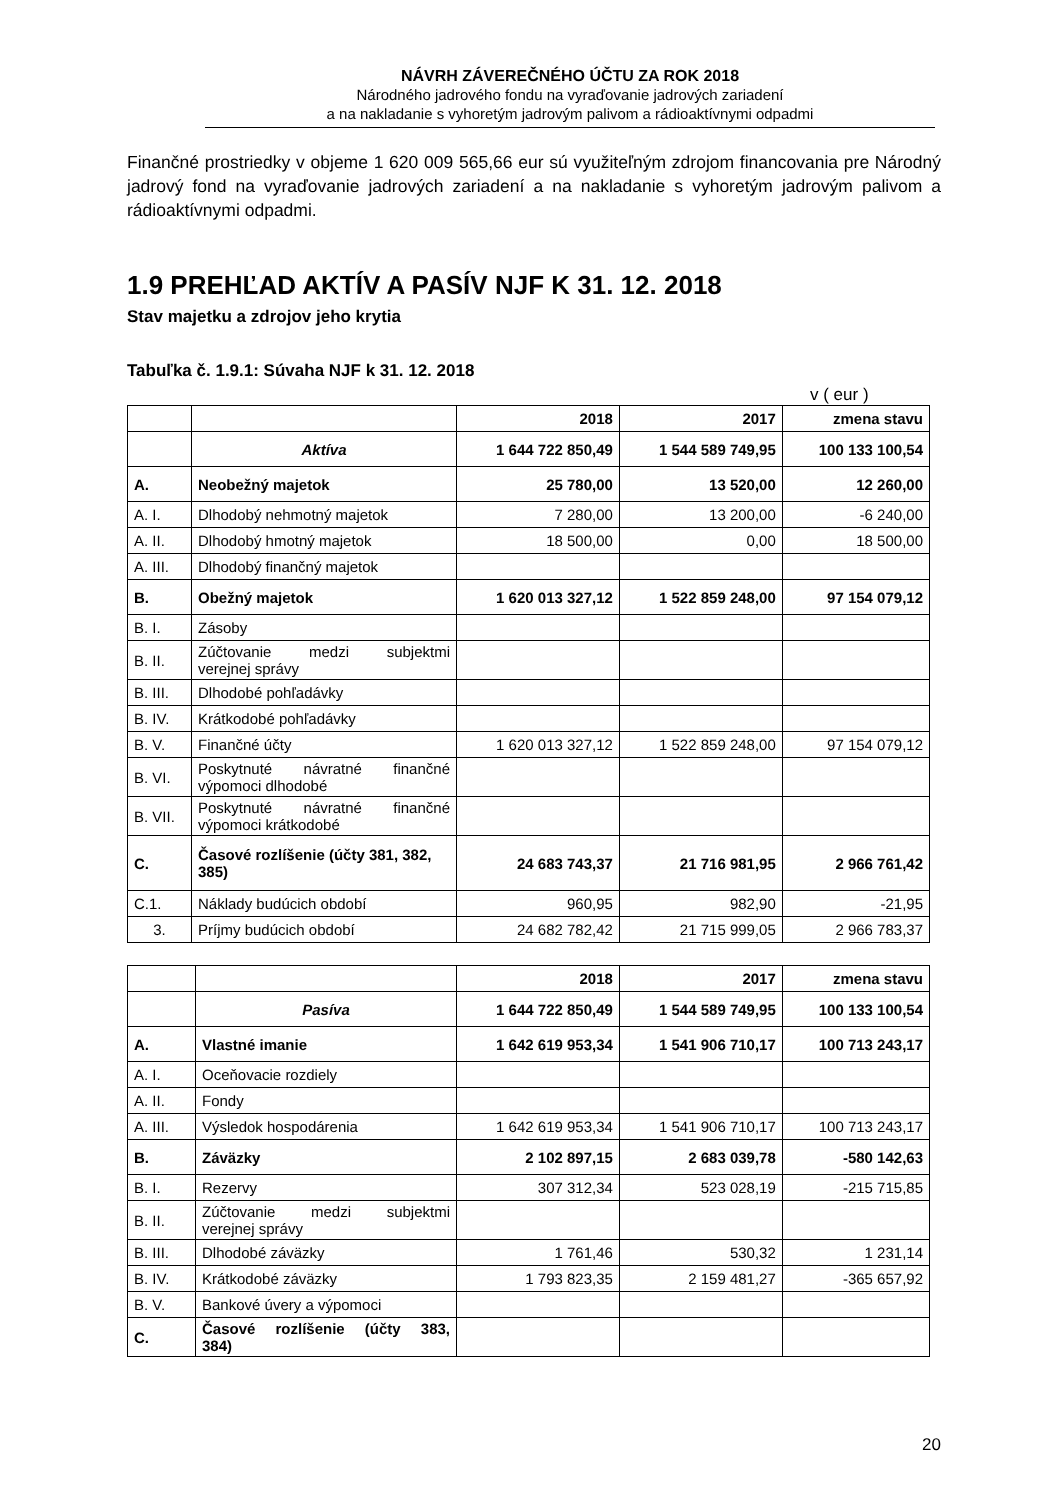NÁVRH ZÁVEREČNÉHO ÚČTU ZA ROK 2018
Národného jadrového fondu na vyraďovanie jadrových zariadení
a na nakladanie s vyhoretým jadrovým palivom a rádioaktívnymi odpadmi
Finančné prostriedky v objeme 1 620 009 565,66 eur sú využiteľným zdrojom financovania pre Národný jadrový fond na vyraďovanie jadrových zariadení a na nakladanie s vyhoretým jadrovým palivom a rádioaktívnymi odpadmi.
1.9 PREHĽAD AKTÍV A PASÍV NJF K 31. 12. 2018
Stav majetku a zdrojov jeho krytia
Tabuľka č. 1.9.1: Súvaha NJF k 31. 12. 2018
v ( eur )
| | | 2018 | 2017 | zmena stavu |
| | Aktíva | 1 644 722 850,49 | 1 544 589 749,95 | 100 133 100,54 |
| A. | Neobežný majetok | 25 780,00 | 13 520,00 | 12 260,00 |
| A. I. | Dlhodobý nehmotný majetok | 7 280,00 | 13 200,00 | -6 240,00 |
| A. II. | Dlhodobý hmotný majetok | 18 500,00 | 0,00 | 18 500,00 |
| A. III. | Dlhodobý finančný majetok | | | |
| B. | Obežný majetok | 1 620 013 327,12 | 1 522 859 248,00 | 97 154 079,12 |
| B. I. | Zásoby | | | |
| B. II. | Zúčtovanie medzi subjektmi verejnej správy | | | |
| B. III. | Dlhodobé pohľadávky | | | |
| B. IV. | Krátkodobé pohľadávky | | | |
| B. V. | Finančné účty | 1 620 013 327,12 | 1 522 859 248,00 | 97 154 079,12 |
| B. VI. | Poskytnuté návratné finančné výpomoci dlhodobé | | | |
| B. VII. | Poskytnuté návratné finančné výpomoci krátkodobé | | | |
| C. | Časové rozlíšenie (účty 381, 382, 385) | 24 683 743,37 | 21 716 981,95 | 2 966 761,42 |
| C.1. | Náklady budúcich období | 960,95 | 982,90 | -21,95 |
| 3. | Príjmy budúcich období | 24 682 782,42 | 21 715 999,05 | 2 966 783,37 |
| | | 2018 | 2017 | zmena stavu |
| | Pasíva | 1 644 722 850,49 | 1 544 589 749,95 | 100 133 100,54 |
| A. | Vlastné imanie | 1 642 619 953,34 | 1 541 906 710,17 | 100 713 243,17 |
| A. I. | Oceňovacie rozdiely | | | |
| A. II. | Fondy | | | |
| A. III. | Výsledok hospodárenia | 1 642 619 953,34 | 1 541 906 710,17 | 100 713 243,17 |
| B. | Záväzky | 2 102 897,15 | 2 683 039,78 | -580 142,63 |
| B. I. | Rezervy | 307 312,34 | 523 028,19 | -215 715,85 |
| B. II. | Zúčtovanie medzi subjektmi verejnej správy | | | |
| B. III. | Dlhodobé záväzky | 1 761,46 | 530,32 | 1 231,14 |
| B. IV. | Krátkodobé záväzky | 1 793 823,35 | 2 159 481,27 | -365 657,92 |
| B. V. | Bankové úvery a výpomoci | | | |
| C. | Časové rozlíšenie (účty 383, 384) | | | |
20